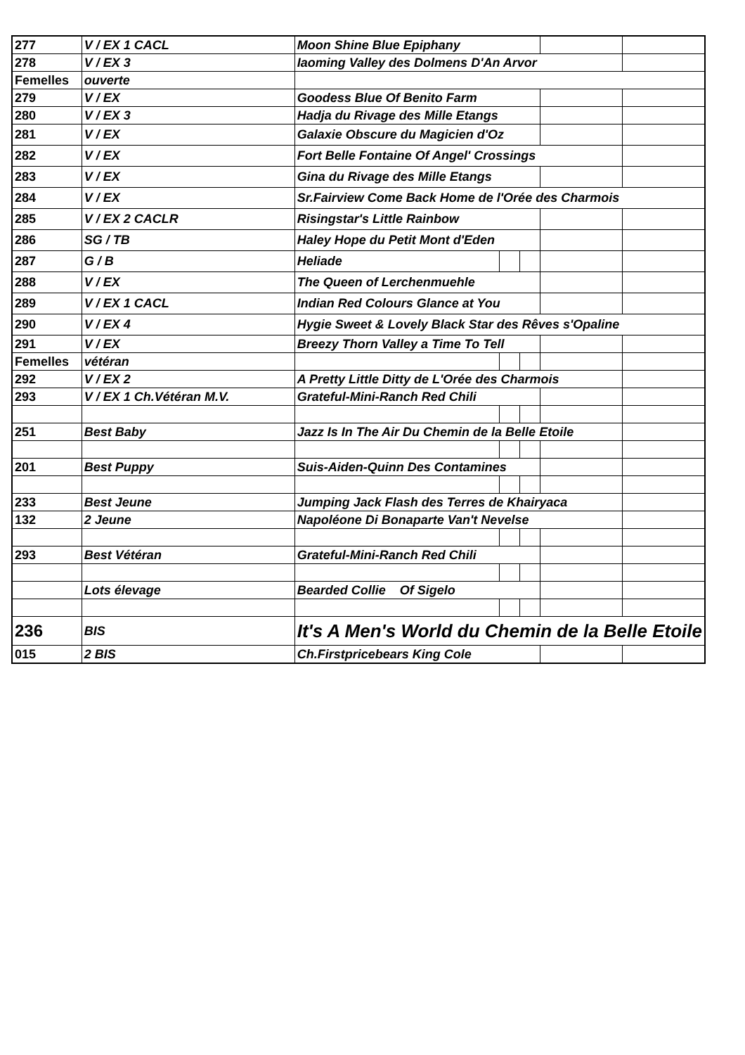| 277 | V / EX 1 CACL | Moon Shine Blue Epiphany | | | | |
| 278 | V / EX 3 | Iaoming Valley des Dolmens D'An Arvor | | | | |
| Femelles | ouverte | | | | | |
| 279 | V / EX | Goodess Blue Of Benito Farm | | | | |
| 280 | V / EX 3 | Hadja du Rivage des Mille Etangs | | | | |
| 281 | V / EX | Galaxie Obscure du Magicien d'Oz | | | | |
| 282 | V / EX | Fort Belle Fontaine Of Angel' Crossings | | | | |
| 283 | V / EX | Gina du Rivage des Mille Etangs | | | | |
| 284 | V / EX | Sr.Fairview Come Back Home de l'Orée des Charmois | | | | |
| 285 | V / EX 2 CACLR | Risingstar's Little Rainbow | | | | |
| 286 | SG / TB | Haley Hope du Petit Mont d'Eden | | | | |
| 287 | G / B | Heliade | | | | |
| 288 | V / EX | The Queen of Lerchenmuehle | | | | |
| 289 | V / EX 1 CACL | Indian Red Colours Glance at You | | | | |
| 290 | V / EX 4 | Hygie Sweet & Lovely Black Star des Rêves s'Opaline | | | | |
| 291 | V / EX | Breezy Thorn Valley a Time To Tell | | | | |
| Femelles | vétéran | | | | | |
| 292 | V / EX 2 | A Pretty Little Ditty de L'Orée des Charmois | | | | |
| 293 | V / EX 1 Ch.Vétéran M.V. | Grateful-Mini-Ranch Red Chili | | | | |
| 251 | Best Baby | Jazz Is In The Air Du Chemin de la Belle Etoile | | | | |
| 201 | Best Puppy | Suis-Aiden-Quinn Des Contamines | | | | |
| 233 | Best Jeune | Jumping Jack Flash des Terres de Khairyaca | | | | |
| 132 | 2 Jeune | Napoléone Di Bonaparte Van't Nevelse | | | | |
| 293 | Best Vétéran | Grateful-Mini-Ranch Red Chili | | | | |
| | Lots élevage | Bearded Collie Of Sigelo | | | | |
| 236 | BIS | It's A Men's World du Chemin de la Belle Etoile | | | | |
| 015 | 2 BIS | Ch.Firstpricebears King Cole | | | | |